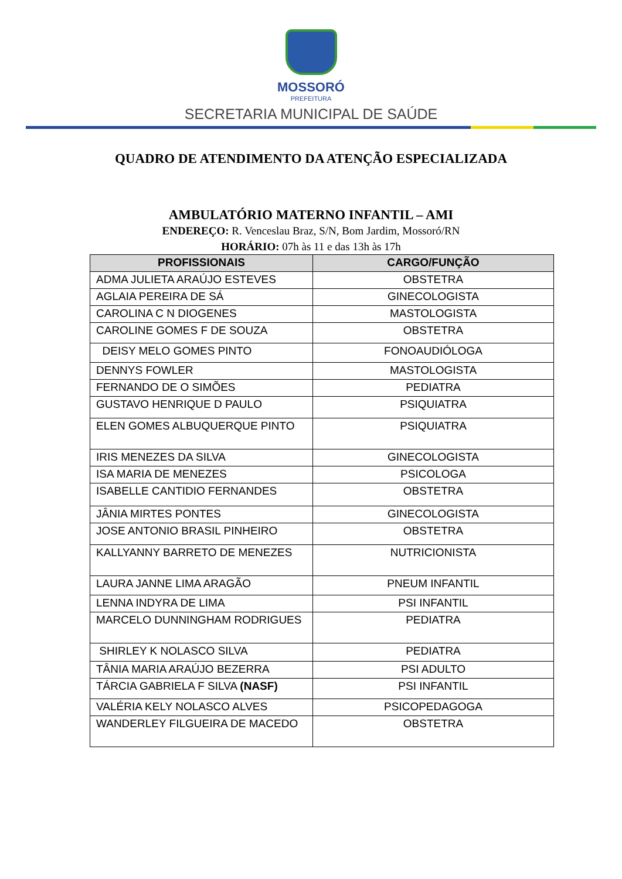MOSSORÓ
PREFEITURA
SECRETARIA MUNICIPAL DE SAÚDE
QUADRO DE ATENDIMENTO DA ATENÇÃO ESPECIALIZADA
AMBULATÓRIO MATERNO INFANTIL – AMI
ENDEREÇO: R. Venceslau Braz, S/N, Bom Jardim, Mossoró/RN
HORÁRIO: 07h às 11 e das 13h às 17h
| PROFISSIONAIS | CARGO/FUNÇÃO |
| --- | --- |
| ADMA JULIETA ARAÚJO ESTEVES | OBSTETRA |
| AGLAIA PEREIRA DE SÁ | GINECOLOGISTA |
| CAROLINA C N DIOGENES | MASTOLOGISTA |
| CAROLINE GOMES F DE SOUZA | OBSTETRA |
| DEISY MELO GOMES PINTO | FONOAUDIÓLOGA |
| DENNYS FOWLER | MASTOLOGISTA |
| FERNANDO DE O SIMÕES | PEDIATRA |
| GUSTAVO HENRIQUE D PAULO | PSIQUIATRA |
| ELEN GOMES ALBUQUERQUE PINTO | PSIQUIATRA |
| IRIS MENEZES DA SILVA | GINECOLOGISTA |
| ISA MARIA DE MENEZES | PSICOLOGA |
| ISABELLE CANTIDIO FERNANDES | OBSTETRA |
| JÂNIA MIRTES PONTES | GINECOLOGISTA |
| JOSE ANTONIO BRASIL PINHEIRO | OBSTETRA |
| KALLYANNY BARRETO DE MENEZES | NUTRICIONISTA |
| LAURA JANNE LIMA ARAGÃO | PNEUM INFANTIL |
| LENNA INDYRA DE LIMA | PSI INFANTIL |
| MARCELO DUNNINGHAM RODRIGUES | PEDIATRA |
| SHIRLEY K NOLASCO SILVA | PEDIATRA |
| TÂNIA MARIA ARAÚJO BEZERRA | PSI ADULTO |
| TÁRCIA GABRIELA F SILVA (NASF) | PSI INFANTIL |
| VALÉRIA KELY NOLASCO ALVES | PSICOPEDAGOGA |
| WANDERLEY FILGUEIRA DE MACEDO | OBSTETRA |